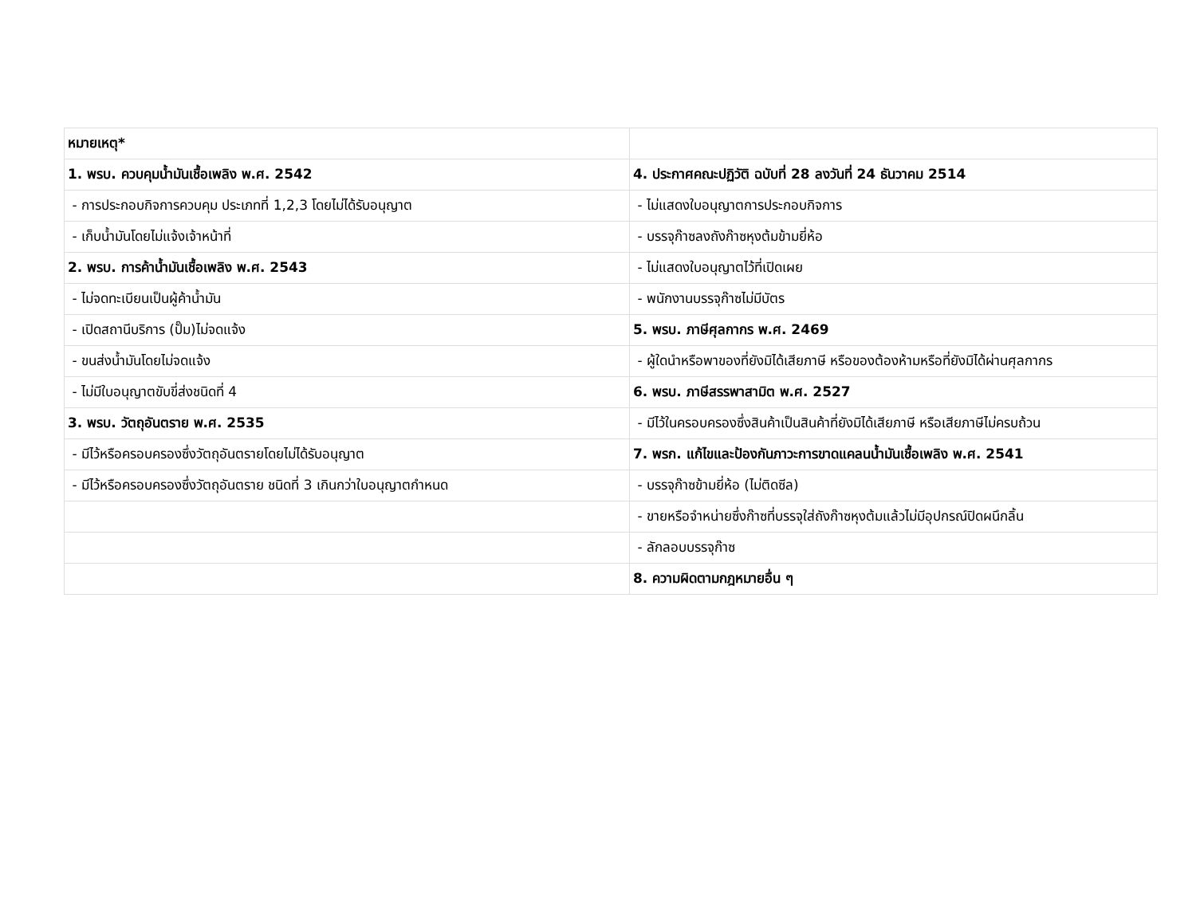| หมายเหตุ* | |
| 1. พรบ. ควบคุมน้ำมันเชื้อเพลิง พ.ศ. 2542 | 4. ประกาศคณะปฏิวัติ ฉบับที่ 28 ลงวันที่ 24 ธันวาคม 2514 |
| - การประกอบกิจการควบคุม ประเภทที่ 1,2,3 โดยไม่ได้รับอนุญาต | - ไม่แสดงใบอนุญาตการประกอบกิจการ |
| - เก็บน้ำมันโดยไม่แจ้งเจ้าหน้าที่ | - บรรจุก๊าซลงถังก๊าซหุงต้มข้ามยี่ห้อ |
| 2. พรบ. การค้าน้ำมันเชื้อเพลิง พ.ศ. 2543 | - ไม่แสดงใบอนุญาตไว้ที่เปิดเผย |
| - ไม่จดทะเบียนเป็นผู้ค้าน้ำมัน | - พนักงานบรรจุก๊าซไม่มีบัตร |
| - เปิดสถานีบริการ (ปั๊ม)ไม่จดแจ้ง | 5. พรบ. ภาษีศุลกากร พ.ศ. 2469 |
| - ขนส่งน้ำมันโดยไม่จดแจ้ง | - ผู้ใดนำหรือพาของที่ยังมิได้เสียภาษี หรือของต้องห้ามหรือที่ยังมิได้ผ่านศุลกากร |
| - ไม่มีใบอนุญาตขับขี่ส่งชนิดที่ 4 | 6. พรบ. ภาษีสรรพาสามิต พ.ศ. 2527 |
| 3. พรบ. วัตถุอันตราย พ.ศ. 2535 | - มีไว้ในครอบครองซึ่งสินค้าเป็นสินค้าที่ยังมิได้เสียภาษี หรือเสียภาษีไม่ครบถ้วน |
| - มีไว้หรือครอบครองซึ่งวัตถุอันตรายโดยไม่ได้รับอนุญาต | 7. พรก. แก้ไขและป้องกันภาวะการขาดแคลนน้ำมันเชื้อเพลิง พ.ศ. 2541 |
| - มีไว้หรือครอบครองซึ่งวัตถุอันตราย ชนิดที่ 3 เกินกว่าใบอนุญาตกำหนด | - บรรจุก๊าซข้ามยี่ห้อ (ไม่ติดซีล) |
| | - ขายหรือจำหน่ายซึ่งก๊าซที่บรรจุใส่ถังก๊าซหุงต้มแล้วไม่มีอุปกรณ์ปิดผนึกลิ้น |
| | - ลักลอบบรรจุก๊าซ |
| | 8. ความผิดตามกฎหมายอื่น ๆ |